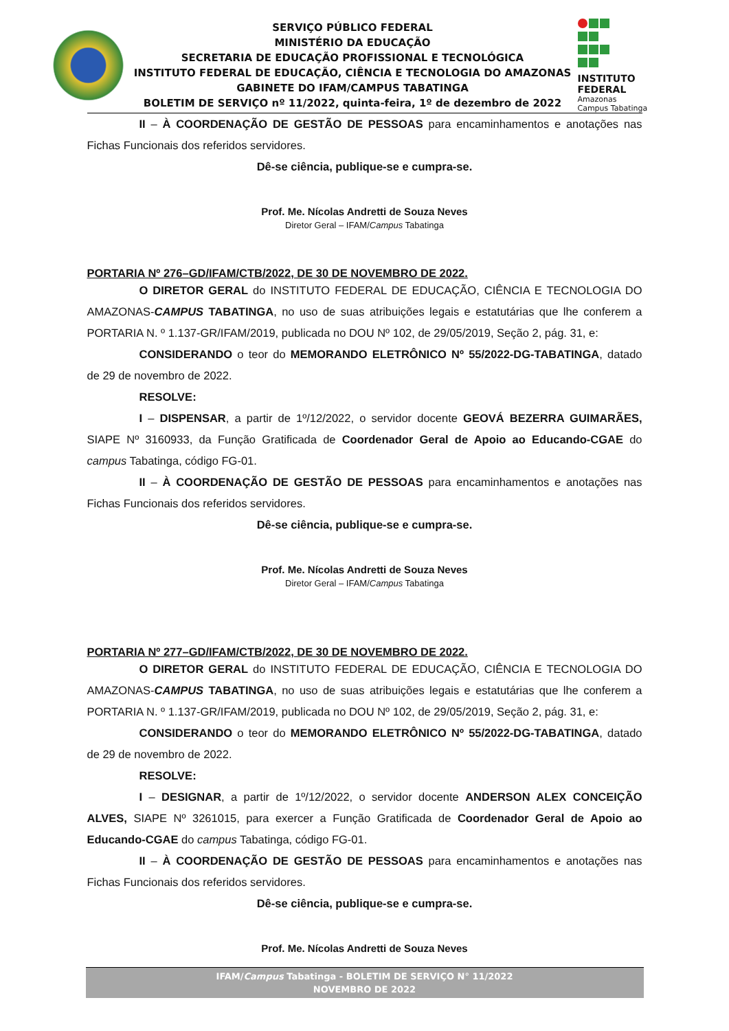SERVIÇO PÚBLICO FEDERAL
MINISTÉRIO DA EDUCAÇÃO
SECRETARIA DE EDUCAÇÃO PROFISSIONAL E TECNOLÓGICA
INSTITUTO FEDERAL DE EDUCAÇÃO, CIÊNCIA E TECNOLOGIA DO AMAZONAS
GABINETE DO IFAM/CAMPUS TABATINGA
BOLETIM DE SERVIÇO nº 11/2022, quinta-feira, 1º de dezembro de 2022
INSTITUTO FEDERAL
Amazonas
Campus Tabatinga
II – À COORDENAÇÃO DE GESTÃO DE PESSOAS para encaminhamentos e anotações nas Fichas Funcionais dos referidos servidores.
Dê-se ciência, publique-se e cumpra-se.
Prof. Me. Nícolas Andretti de Souza Neves
Diretor Geral – IFAM/Campus Tabatinga
PORTARIA Nº 276–GD/IFAM/CTB/2022, DE 30 DE NOVEMBRO DE 2022.
O DIRETOR GERAL do INSTITUTO FEDERAL DE EDUCAÇÃO, CIÊNCIA E TECNOLOGIA DO AMAZONAS-CAMPUS TABATINGA, no uso de suas atribuições legais e estatutárias que lhe conferem a PORTARIA N. º 1.137-GR/IFAM/2019, publicada no DOU Nº 102, de 29/05/2019, Seção 2, pág. 31, e:
CONSIDERANDO o teor do MEMORANDO ELETRÔNICO Nº 55/2022-DG-TABATINGA, datado de 29 de novembro de 2022.
RESOLVE:
I – DISPENSAR, a partir de 1º/12/2022, o servidor docente GEOVÁ BEZERRA GUIMARÃES, SIAPE Nº 3160933, da Função Gratificada de Coordenador Geral de Apoio ao Educando-CGAE do campus Tabatinga, código FG-01.
II – À COORDENAÇÃO DE GESTÃO DE PESSOAS para encaminhamentos e anotações nas Fichas Funcionais dos referidos servidores.
Dê-se ciência, publique-se e cumpra-se.
Prof. Me. Nícolas Andretti de Souza Neves
Diretor Geral – IFAM/Campus Tabatinga
PORTARIA Nº 277–GD/IFAM/CTB/2022, DE 30 DE NOVEMBRO DE 2022.
O DIRETOR GERAL do INSTITUTO FEDERAL DE EDUCAÇÃO, CIÊNCIA E TECNOLOGIA DO AMAZONAS-CAMPUS TABATINGA, no uso de suas atribuições legais e estatutárias que lhe conferem a PORTARIA N. º 1.137-GR/IFAM/2019, publicada no DOU Nº 102, de 29/05/2019, Seção 2, pág. 31, e:
CONSIDERANDO o teor do MEMORANDO ELETRÔNICO Nº 55/2022-DG-TABATINGA, datado de 29 de novembro de 2022.
RESOLVE:
I – DESIGNAR, a partir de 1º/12/2022, o servidor docente ANDERSON ALEX CONCEIÇÃO ALVES, SIAPE Nº 3261015, para exercer a Função Gratificada de Coordenador Geral de Apoio ao Educando-CGAE do campus Tabatinga, código FG-01.
II – À COORDENAÇÃO DE GESTÃO DE PESSOAS para encaminhamentos e anotações nas Fichas Funcionais dos referidos servidores.
Dê-se ciência, publique-se e cumpra-se.
Prof. Me. Nícolas Andretti de Souza Neves
IFAM/Campus Tabatinga - BOLETIM DE SERVIÇO N° 11/2022
NOVEMBRO DE 2022